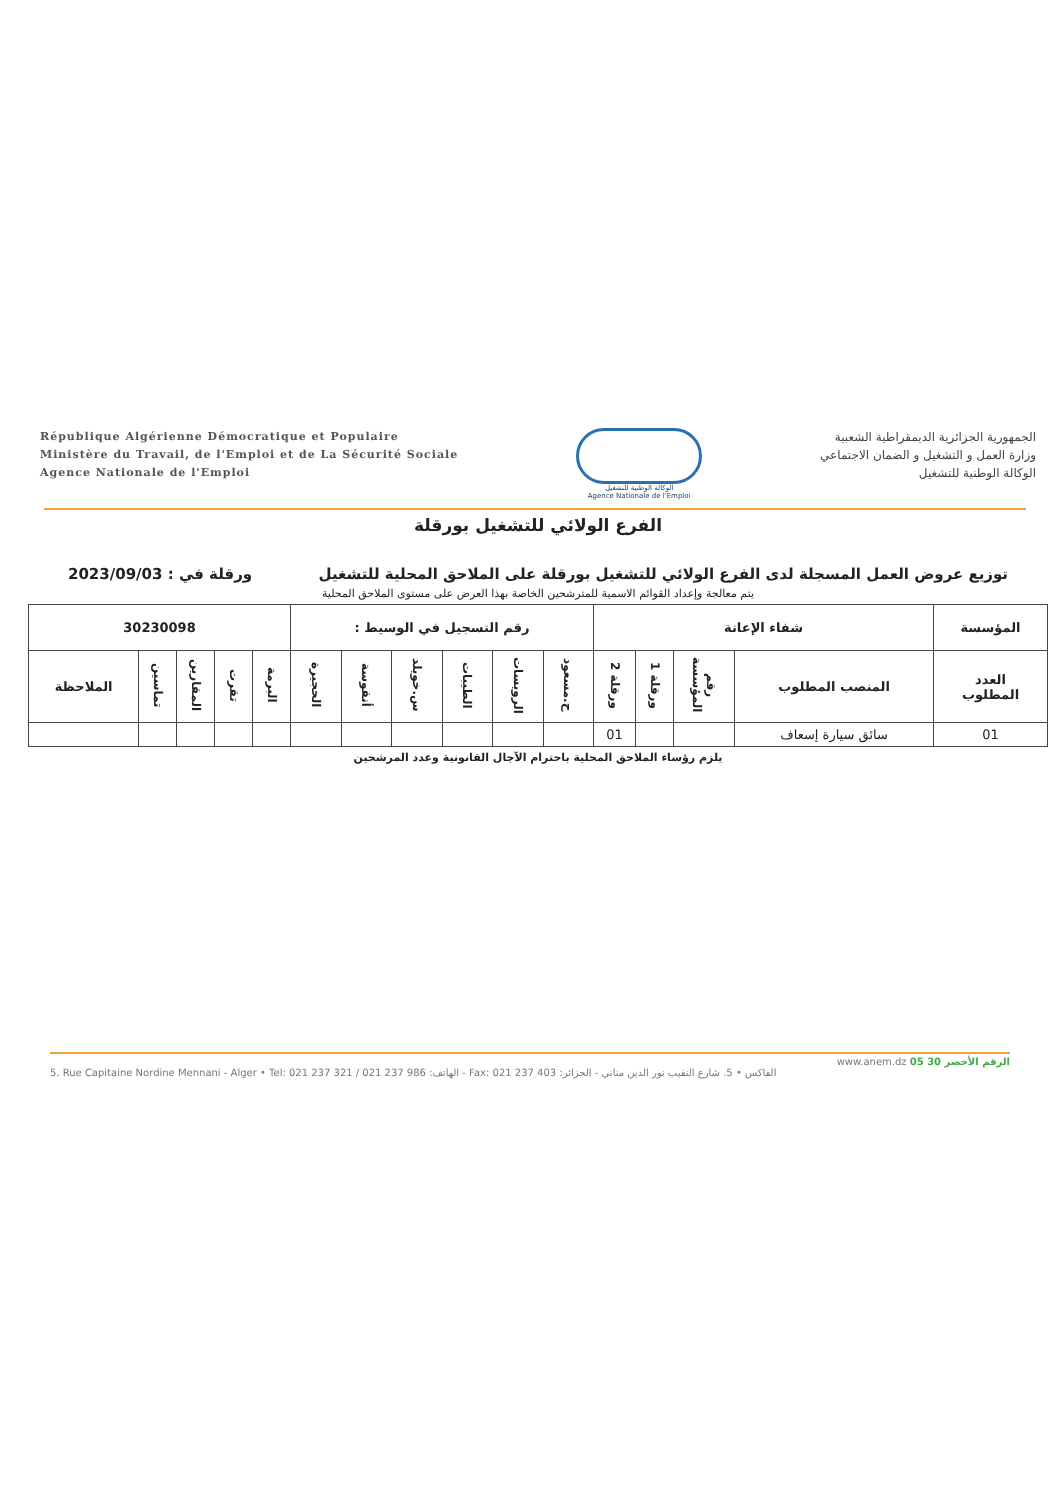République Algérienne Démocratique et Populaire
Ministère du Travail, de l'Emploi et de La Sécurité Sociale
Agence Nationale de l'Emploi
الوكالة الوطنية للتشغيل
Agence Nationale de l'Emploi
الجمهورية الجزائرية الديمقراطية الشعبية
وزارة العمل و التشغيل و الضمان الاجتماعي
الوكالة الوطنية للتشغيل
الفرع الولائي للتشغيل بورقلة
توزيع عروض العمل المسجلة لدى الفرع الولائي للتشغيل بورقلة على الملاحق المحلية للتشغيل ورقلة في : 2023/09/03
يتم معالجة وإعداد القوائم الاسمية للمترشحين الخاصة بهذا العرض على مستوى الملاحق المحلية
| المؤسسة | شفاء الإعانة | | | | رقم التسجيل في الوسيط : | | | | | | 30230098 | | | | |
| --- | --- | --- | --- | --- | --- | --- | --- | --- | --- | --- | --- | --- | --- | --- | --- |
| العدد المطلوب | المنصب المطلوب | رقم المؤسسة | ورقلة 1 | ورقلة 2 | ح.مسعود | الرويسات | الطيبات | س.خويلد | أنقوسة | الحجيرة | البرمة | تقرت | المقارين | تماسين | الملاحظة |
| 01 | سائق سيارة إسعاف | | | 01 | | | | | | | | | | | |
يلزم رؤساء الملاحق المحلية باحترام الآجال القانونية وعدد المرشحين
www.anem.dz الرقم الأخضر 30 05
5. Rue Capitaine Nordine Mennani - Alger • Tel: 021 237 321 / 021 237 986 :الهاتف - Fax: 021 237 403 :الفاكس • 5. شارع النقيب نور الدين مناني - الجزائر